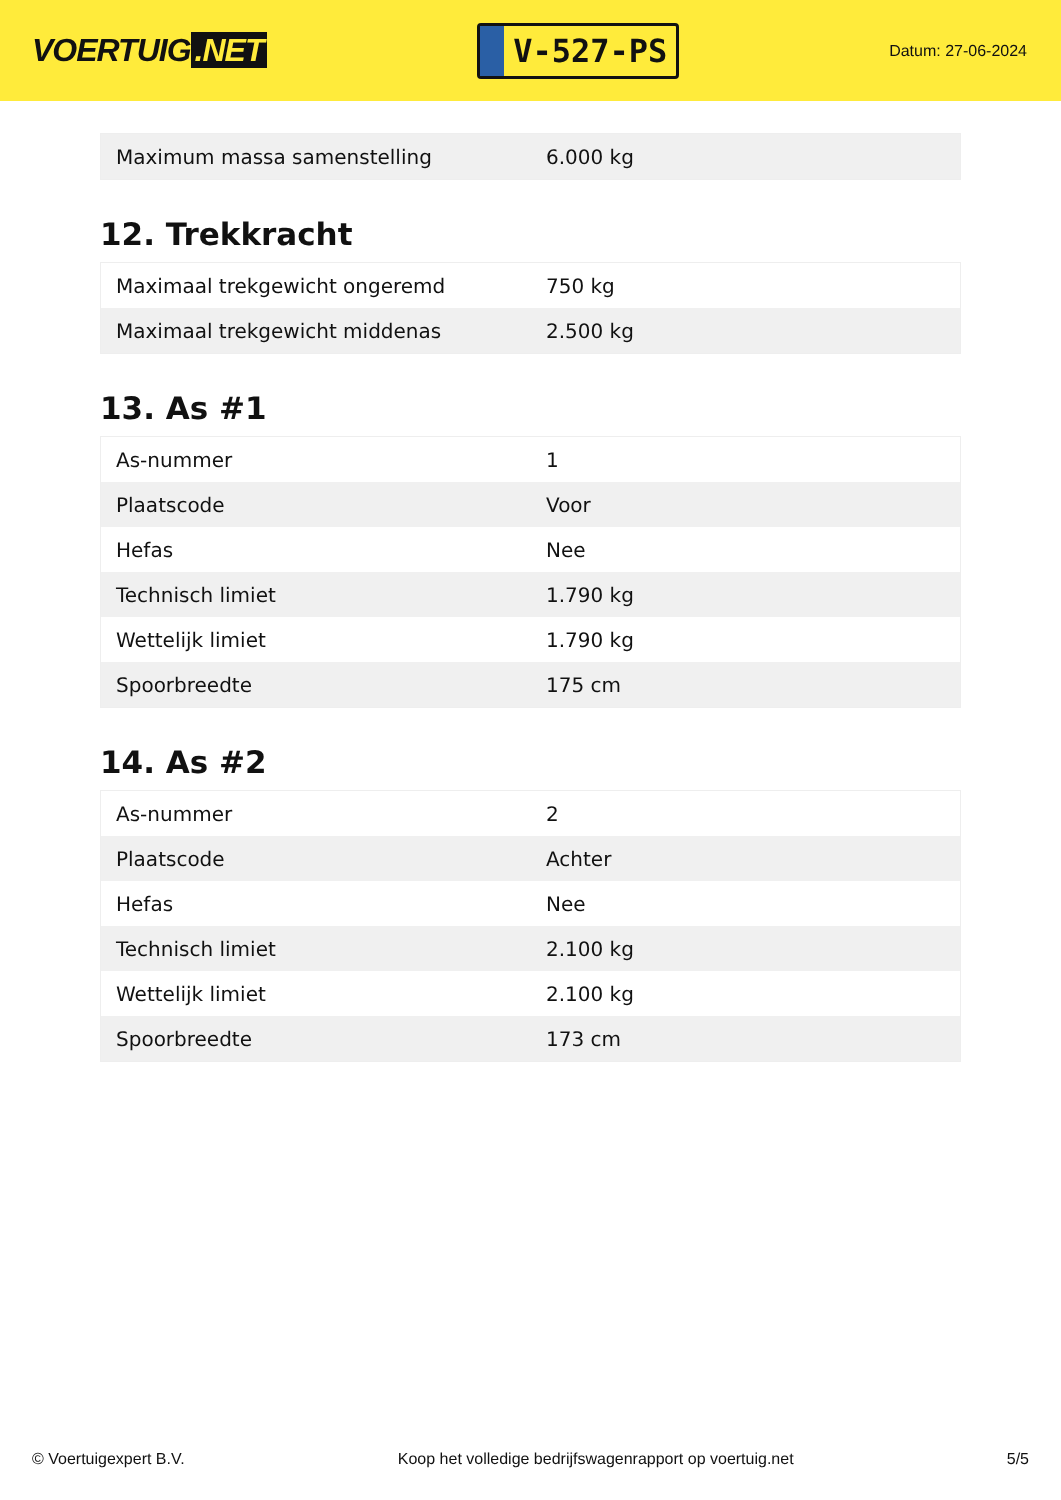VOERTUIG.NET
V-527-PS
Datum: 27-06-2024
| Maximum massa samenstelling | 6.000 kg |
12. Trekkracht
| Maximaal trekgewicht ongeremd | 750 kg |
| Maximaal trekgewicht middenas | 2.500 kg |
13. As #1
| As-nummer | 1 |
| Plaatscode | Voor |
| Hefas | Nee |
| Technisch limiet | 1.790 kg |
| Wettelijk limiet | 1.790 kg |
| Spoorbreedte | 175 cm |
14. As #2
| As-nummer | 2 |
| Plaatscode | Achter |
| Hefas | Nee |
| Technisch limiet | 2.100 kg |
| Wettelijk limiet | 2.100 kg |
| Spoorbreedte | 173 cm |
© Voertuigexpert B.V. Koop het volledige bedrijfswagenrapport op voertuig.net 5/5